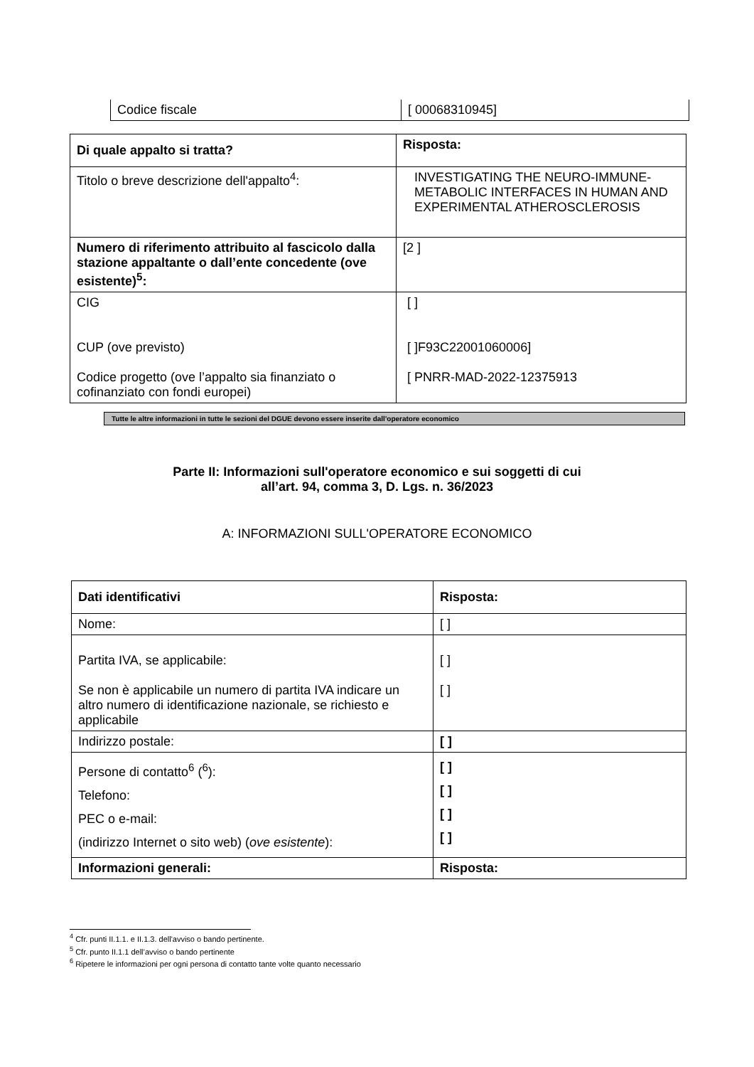| Codice fiscale | [ 00068310945] |
| Di quale appalto si tratta? | Risposta: |
| --- | --- |
| Titolo o breve descrizione dell'appalto<sup>4</sup>: | INVESTIGATING THE NEURO-IMMUNE-METABOLIC INTERFACES IN HUMAN AND EXPERIMENTAL ATHEROSCLEROSIS |
| Numero di riferimento attribuito al fascicolo dalla stazione appaltante o dall’ente concedente (ove esistente)<sup>5</sup>: | [2 ] |
| CIG CUP (ove previsto) Codice progetto (ove l’appalto sia finanziato o cofinanziato con fondi europei) | [ ] [ ]F93C22001060006] [ PNRR-MAD-2022-12375913 |
Tutte le altre informazioni in tutte le sezioni del DGUE devono essere inserite dall'operatore economico
Parte II: Informazioni sull'operatore economico e sui soggetti di cui
all’art. 94, comma 3, D. Lgs. n. 36/2023
A: INFORMAZIONI SULL'OPERATORE ECONOMICO
| Dati identificativi | Risposta: |
| --- | --- |
| Nome: | [ ] |
| Partita IVA, se applicabile: Se non è applicabile un numero di partita IVA indicare un altro numero di identificazione nazionale, se richiesto e applicabile | [ ] [ ] |
| Indirizzo postale: | [ ] |
| Persone di contatto<sup>6</sup> (<sup>6</sup>): Telefono: PEC o e-mail: (indirizzo Internet o sito web) ( ove esistente ): | [ ] [ ] [ ] [ ] |
| Informazioni generali: | Risposta: |
<sup>4</sup> Cfr. punti II.1.1. e II.1.3. dell'avviso o bando pertinente.
<sup>5</sup> Cfr. punto II.1.1 dell’avviso o bando pertinente
<sup>6</sup> Ripetere le informazioni per ogni persona di contatto tante volte quanto necessario